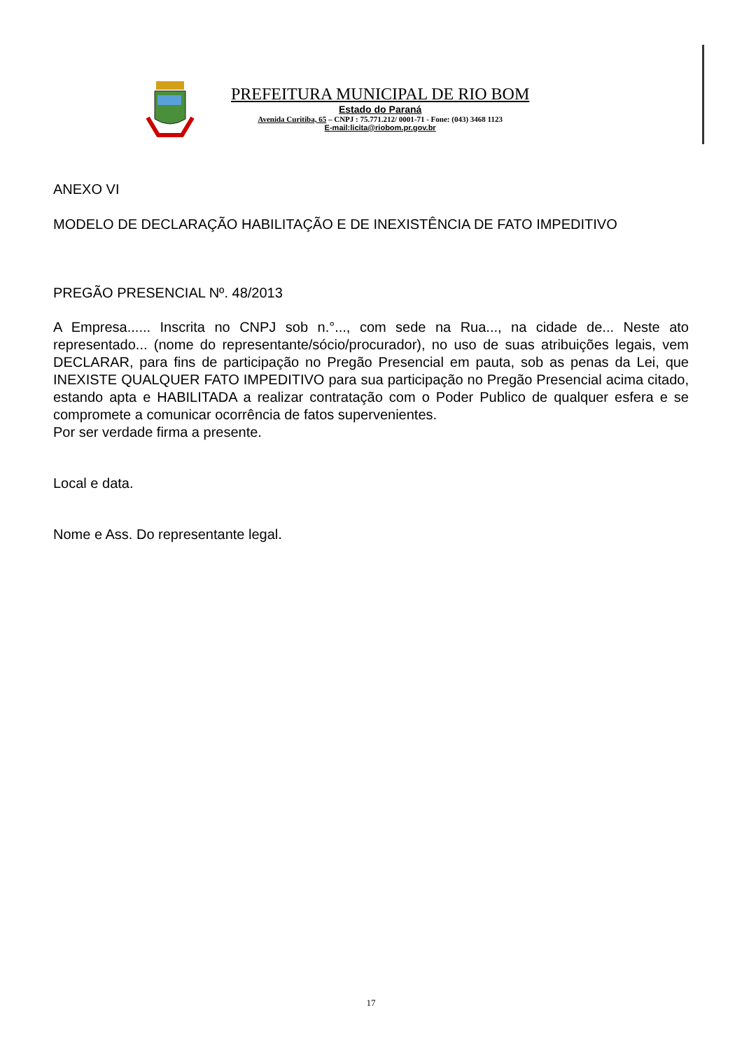PREFEITURA MUNICIPAL DE RIO BOM
Estado do Paraná
Avenida Curitiba, 65 – CNPJ : 75.771.212/ 0001-71 - Fone: (043) 3468 1123
E-mail:licita@riobom.pr.gov.br
ANEXO VI
MODELO DE DECLARAÇÃO HABILITAÇÃO E DE INEXISTÊNCIA DE FATO IMPEDITIVO
PREGÃO PRESENCIAL Nº. 48/2013
A Empresa...... Inscrita no CNPJ sob n.°..., com sede na Rua..., na cidade de... Neste ato representado... (nome do representante/sócio/procurador), no uso de suas atribuições legais, vem DECLARAR, para fins de participação no Pregão Presencial em pauta, sob as penas da Lei, que INEXISTE QUALQUER FATO IMPEDITIVO para sua participação no Pregão Presencial acima citado, estando apta e HABILITADA a realizar contratação com o Poder Publico de qualquer esfera e se compromete a comunicar ocorrência de fatos supervenientes.
Por ser verdade firma a presente.
Local e data.
Nome e Ass. Do representante legal.
17